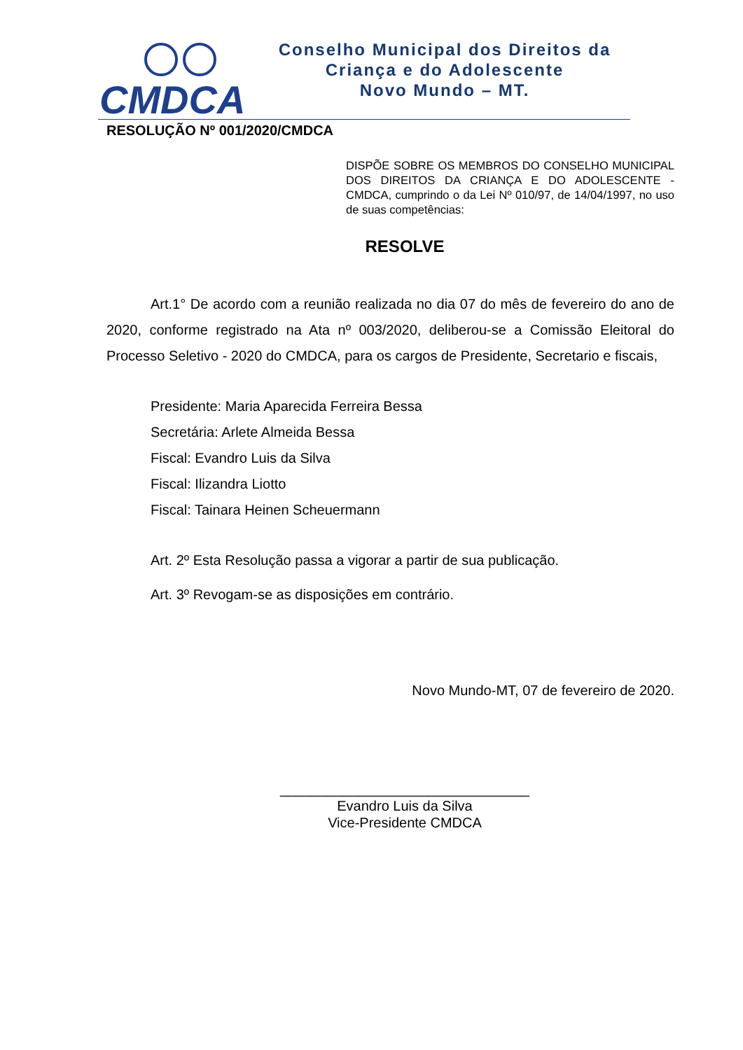CMDCA
Conselho Municipal dos Direitos da
Criança e do Adolescente
Novo Mundo – MT.
RESOLUÇÃO Nº 001/2020/CMDCA
DISPÕE SOBRE OS MEMBROS DO CONSELHO MUNICIPAL DOS DIREITOS DA CRIANÇA E DO ADOLESCENTE - CMDCA, cumprindo o da Lei Nº 010/97, de 14/04/1997, no uso de suas competências:
RESOLVE
Art.1° De acordo com a reunião realizada no dia 07 do mês de fevereiro do ano de 2020, conforme registrado na Ata nº 003/2020, deliberou-se a Comissão Eleitoral do Processo Seletivo - 2020 do CMDCA, para os cargos de Presidente, Secretario e fiscais,
Presidente: Maria Aparecida Ferreira Bessa
Secretária: Arlete Almeida Bessa
Fiscal: Evandro Luis da Silva
Fiscal: Ilizandra Liotto
Fiscal: Tainara Heinen Scheuermann
Art. 2º Esta Resolução passa a vigorar a partir de sua publicação.
Art. 3º Revogam-se as disposições em contrário.
Novo Mundo-MT, 07 de fevereiro de 2020.
________________________________
Evandro Luis da Silva
Vice-Presidente CMDCA